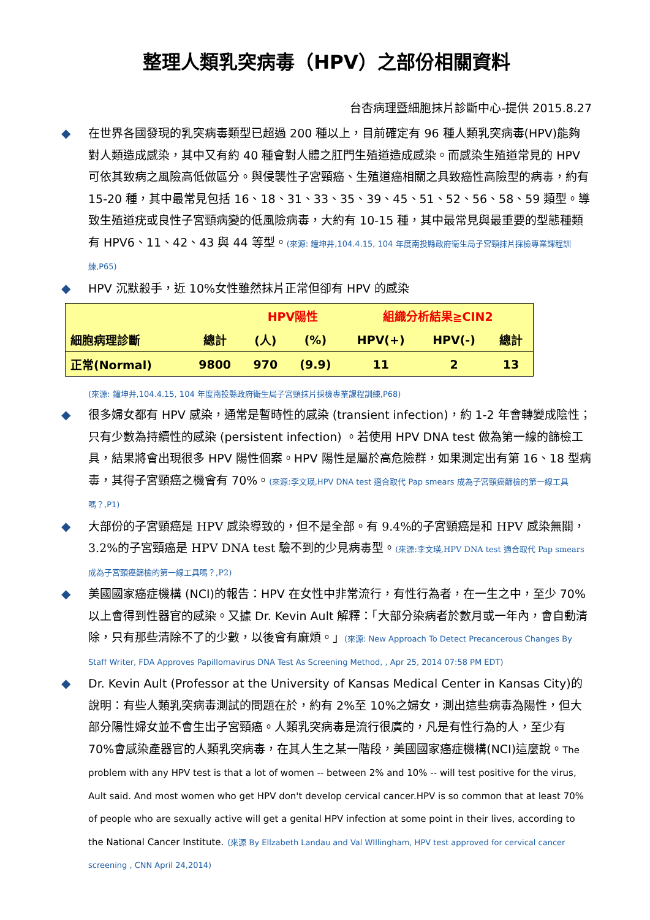整理人類乳突病毒（HPV）之部份相關資料
台杏病理暨細胞抹片診斷中心-提供 2015.8.27
◆ 在世界各國發現的乳突病毒類型已超過 200 種以上，目前確定有 96 種人類乳突病毒(HPV)能夠對人類造成感染，其中又有約 40 種會對人體之肛門生殖道造成感染。而感染生殖道常見的 HPV 可依其致病之風險高低做區分。與侵襲性子宮頸癌、生殖道癌相關之具致癌性高險型的病毒，約有 15-20 種，其中最常見包括 16、18、31、33、35、39、45、51、52、56、58、59 類型。導致生殖道疣或良性子宮頸病變的低風險病毒，大約有 10-15 種，其中最常見與最重要的型態種類有 HPV6、11、42、43 與 44 等型。(來源: 鐘坤井,104.4.15, 104 年度南投縣政府衛生局子宮頸抹片採檢專業課程訓練,P65)
◆ HPV 沉默殺手，近 10%女性雖然抹片正常但卻有 HPV 的感染
| | | HPV陽性 | | 組織分析結果≧CIN2 | | |
| --- | --- | --- | --- | --- | --- | --- |
| 細胞病理診斷 | 總計 | (人) | (%) | HPV(+) | HPV(-) | 總計 |
| 正常(Normal) | 9800 | 970 | (9.9) | 11 | 2 | 13 |
(來源: 鐘坤井,104.4.15, 104 年度南投縣政府衛生局子宮頸抹片採檢專業課程訓練,P68)
◆ 很多婦女都有 HPV 感染，通常是暫時性的感染 (transient infection)，約 1-2 年會轉變成陰性；只有少數為持續性的感染 (persistent infection) 。若使用 HPV DNA test 做為第一線的篩檢工具，結果將會出現很多 HPV 陽性個案。HPV 陽性是屬於高危險群，如果測定出有第 16、18 型病毒，其得子宮頸癌之機會有 70%。(來源:李文瑛,HPV DNA test 適合取代 Pap smears 成為子宮頸癌篩檢的第一線工具嗎？,P1)
◆ 大部份的子宮頸癌是 HPV 感染導致的，但不是全部。有 9.4%的子宮頸癌是和 HPV 感染無關，3.2%的子宮頸癌是 HPV DNA test 驗不到的少見病毒型。(來源:李文瑛,HPV DNA test 適合取代 Pap smears 成為子宮頸癌篩檢的第一線工具嗎？,P2)
◆ 美國國家癌症機構 (NCI)的報告：HPV 在女性中非常流行，有性行為者，在一生之中，至少 70%以上會得到性器官的感染。又據 Dr. Kevin Ault 解釋：「大部分染病者於數月或一年內，會自動清除，只有那些清除不了的少數，以後會有麻煩。」(來源: New Approach To Detect Precancerous Changes By Staff Writer, FDA Approves Papillomavirus DNA Test As Screening Method, , Apr 25, 2014 07:58 PM EDT)
◆ Dr. Kevin Ault (Professor at the University of Kansas Medical Center in Kansas City)的說明：有些人類乳突病毒測試的問題在於，約有 2%至 10%之婦女，測出這些病毒為陽性，但大部分陽性婦女並不會生出子宮頸癌。人類乳突病毒是流行很廣的，凡是有性行為的人，至少有 70%會感染產器官的人類乳突病毒，在其人生之某一階段，美國國家癌症機構(NCI)這麼說。The problem with any HPV test is that a lot of women -- between 2% and 10% -- will test positive for the virus, Ault said. And most women who get HPV don't develop cervical cancer.HPV is so common that at least 70% of people who are sexually active will get a genital HPV infection at some point in their lives, according to the National Cancer Institute. (來源 By Ellzabeth Landau and Val WIllingham, HPV test approved for cervical cancer screening , CNN April 24,2014)